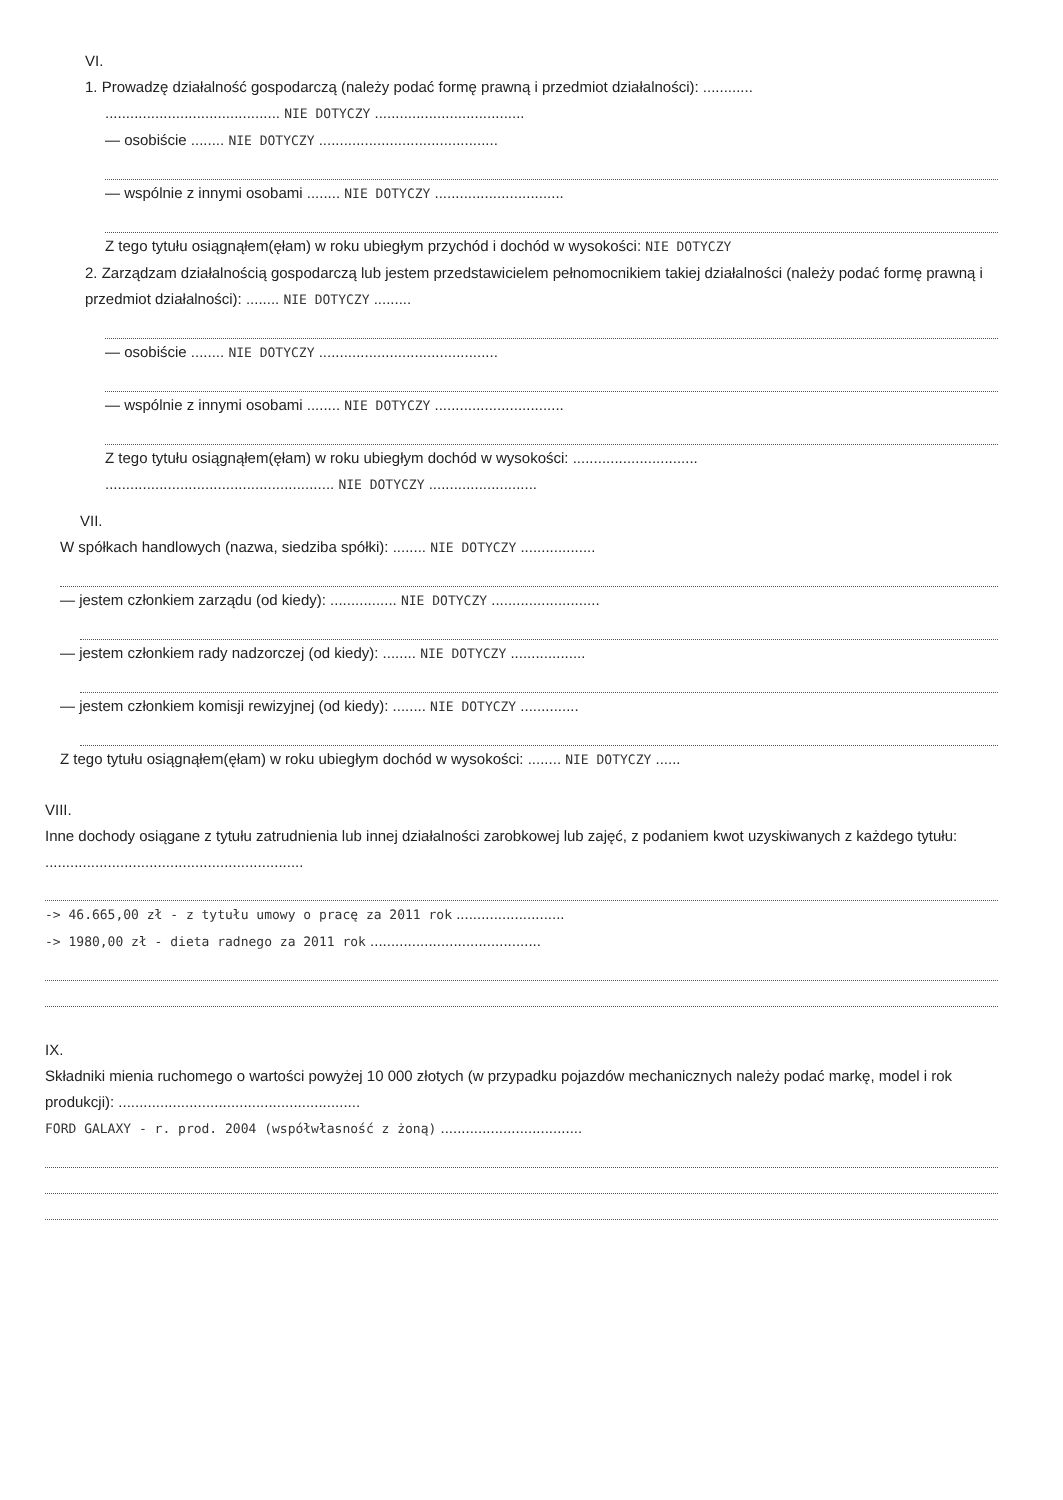VI.
1. Prowadzę działalność gospodarczą (należy podać formę prawną i przedmiot działalności): ............
.......................................... NIE DOTYCZY ....................................
— osobiście ........ NIE DOTYCZY ...........................................
— wspólnie z innymi osobami ........ NIE DOTYCZY ...............................
Z tego tytułu osiągnąłem(ęłam) w roku ubiegłym przychód i dochód w wysokości: NIE DOTYCZY
2. Zarządzam działalnością gospodarczą lub jestem przedstawicielem pełnomocnikiem takiej działalności (należy podać formę prawną i przedmiot działalności): ........ NIE DOTYCZY .........
— osobiście ........ NIE DOTYCZY ...........................................
— wspólnie z innymi osobami ........ NIE DOTYCZY ...............................
Z tego tytułu osiągnąłem(ęłam) w roku ubiegłym dochód w wysokości: ..............................
....................................................... NIE DOTYCZY ..........................
VII.
W spółkach handlowych (nazwa, siedziba spółki): ........ NIE DOTYCZY ..................
— jestem członkiem zarządu (od kiedy): ................ NIE DOTYCZY ..........................
— jestem członkiem rady nadzorczej (od kiedy): ........ NIE DOTYCZY ..................
— jestem członkiem komisji rewizyjnej (od kiedy): ........ NIE DOTYCZY ..............
Z tego tytułu osiągnąłem(ęłam) w roku ubiegłym dochód w wysokości: ........ NIE DOTYCZY ......
VIII.
Inne dochody osiągane z tytułu zatrudnienia lub innej działalności zarobkowej lub zajęć, z podaniem kwot uzyskiwanych z każdego tytułu: ..............................................................
-> 46.665,00 zł - z tytułu umowy o pracę za 2011 rok ..........................
-> 1980,00 zł - dieta radnego za 2011 rok .........................................
IX.
Składniki mienia ruchomego o wartości powyżej 10 000 złotych (w przypadku pojazdów mechanicznych należy podać markę, model i rok produkcji): ..........................................................
FORD GALAXY - r. prod. 2004 (współwłasność z żoną) ..................................